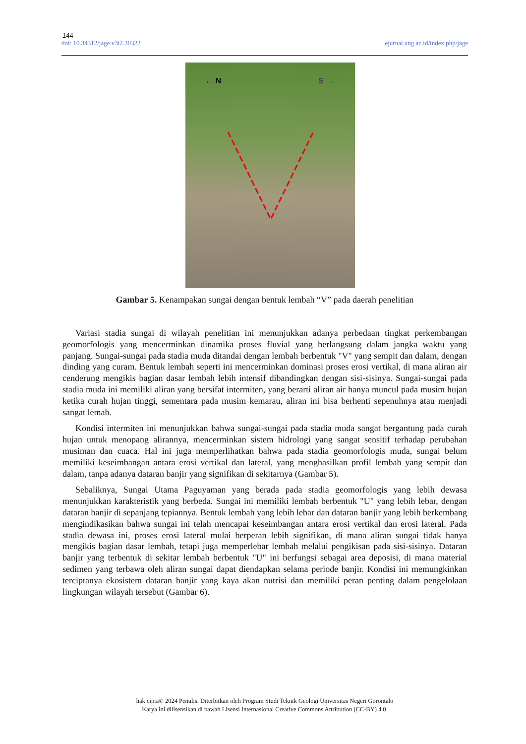144
doi: 10.34312/jage.v3i2.30322 ejurnal.ung.ac.id/index.php/jage
← N
S →
Gambar 5. Kenampakan sungai dengan bentuk lembah “V” pada daerah penelitian
Variasi stadia sungai di wilayah penelitian ini menunjukkan adanya perbedaan tingkat perkembangan geomorfologis yang mencerminkan dinamika proses fluvial yang berlangsung dalam jangka waktu yang panjang. Sungai-sungai pada stadia muda ditandai dengan lembah berbentuk "V" yang sempit dan dalam, dengan dinding yang curam. Bentuk lembah seperti ini mencerminkan dominasi proses erosi vertikal, di mana aliran air cenderung mengikis bagian dasar lembah lebih intensif dibandingkan dengan sisi-sisinya. Sungai-sungai pada stadia muda ini memiliki aliran yang bersifat intermiten, yang berarti aliran air hanya muncul pada musim hujan ketika curah hujan tinggi, sementara pada musim kemarau, aliran ini bisa berhenti sepenuhnya atau menjadi sangat lemah.
Kondisi intermiten ini menunjukkan bahwa sungai-sungai pada stadia muda sangat bergantung pada curah hujan untuk menopang alirannya, mencerminkan sistem hidrologi yang sangat sensitif terhadap perubahan musiman dan cuaca. Hal ini juga memperlihatkan bahwa pada stadia geomorfologis muda, sungai belum memiliki keseimbangan antara erosi vertikal dan lateral, yang menghasilkan profil lembah yang sempit dan dalam, tanpa adanya dataran banjir yang signifikan di sekitarnya (Gambar 5).
Sebaliknya, Sungai Utama Paguyaman yang berada pada stadia geomorfologis yang lebih dewasa menunjukkan karakteristik yang berbeda. Sungai ini memiliki lembah berbentuk "U" yang lebih lebar, dengan dataran banjir di sepanjang tepiannya. Bentuk lembah yang lebih lebar dan dataran banjir yang lebih berkembang mengindikasikan bahwa sungai ini telah mencapai keseimbangan antara erosi vertikal dan erosi lateral. Pada stadia dewasa ini, proses erosi lateral mulai berperan lebih signifikan, di mana aliran sungai tidak hanya mengikis bagian dasar lembah, tetapi juga memperlebar lembah melalui pengikisan pada sisi-sisinya. Dataran banjir yang terbentuk di sekitar lembah berbentuk "U" ini berfungsi sebagai area deposisi, di mana material sedimen yang terbawa oleh aliran sungai dapat diendapkan selama periode banjir. Kondisi ini memungkinkan terciptanya ekosistem dataran banjir yang kaya akan nutrisi dan memiliki peran penting dalam pengelolaan lingkungan wilayah tersebut (Gambar 6).
hak cipta© 2024 Penulis. Diterbitkan oleh Program Studi Teknik Geologi Universitas Negeri Gorontalo
Karya ini dilisensikan di bawah Lisensi Internasional Creative Commons Attribution (CC-BY) 4.0.